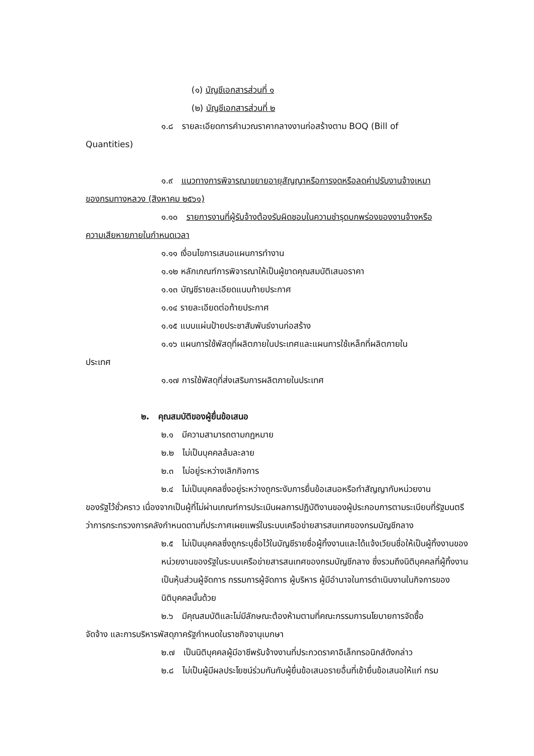(๑) บัญชีเอกสารส่วนที่ ๑
(๒) บัญชีเอกสารส่วนที่ ๒
๑.๘ รายละเอียดการคำนวณราคากลางงานก่อสร้างตาม BOQ (Bill of
Quantities)
๑.๙ แนวทางการพิจารณาขยายอายุสัญญาหรือการงดหรือลดค่าปรับงานจ้างเหมา
ของกรมทางหลวง (สิงหาคม ๒๕๖๑)
๑.๑๐ รายการงานที่ผู้รับจ้างต้องรับผิดชอบในความชำรุดบกพร่องของงานจ้างหรือ
ความเสียหายภายในกำหนดเวลา
๑.๑๑ เงื่อนไขการเสนอแผนการทำงาน
๑.๑๒ หลักเกณฑ์การพิจารณาให้เป็นผู้ขาดคุณสมบัติเสนอราคา
๑.๑๓ บัญชีรายละเอียดแนบท้ายประกาศ
๑.๑๔ รายละเอียดต่อท้ายประกาศ
๑.๑๕ แบบแผ่นป้ายประชาสัมพันธ์งานก่อสร้าง
๑.๑๖ แผนการใช้พัสดุที่ผลิตภายในประเทศและแผนการใช้เหล็กที่ผลิตภายใน
ประเทศ
๑.๑๗ การใช้พัสดุที่ส่งเสริมการผลิตภายในประเทศ
๒. คุณสมบัติของผู้ยื่นข้อเสนอ
๒.๑ มีความสามารถตามกฎหมาย
๒.๒ ไม่เป็นบุคคลล้มละลาย
๒.๓ ไม่อยู่ระหว่างเลิกกิจการ
๒.๔ ไม่เป็นบุคคลซึ่งอยู่ระหว่างถูกระงับการยื่นข้อเสนอหรือทำสัญญากับหน่วยงาน
ของรัฐไว้ชั่วคราว เนื่องจากเป็นผู้ที่ไม่ผ่านเกณฑ์การประเมินผลการปฏิบัติงานของผู้ประกอบการตามระเบียบที่รัฐมนตรีว่าการกระทรวงการคลังกำหนดตามที่ประกาศเผยแพร่ในระบบเครือข่ายสารสนเทศของกรมบัญชีกลาง
๒.๕ ไม่เป็นบุคคลซึ่งถูกระบุชื่อไว้ในบัญชีรายชื่อผู้ทิ้งงานและได้แจ้งเวียนชื่อให้เป็นผู้ทิ้งงานของหน่วยงานของรัฐในระบบเครือข่ายสารสนเทศของกรมบัญชีกลาง ซึ่งรวมถึงนิติบุคคลที่ผู้ทิ้งงานเป็นหุ้นส่วนผู้จัดการ กรรมการผู้จัดการ ผู้บริหาร ผู้มีอำนาจในการดำเนินงานในกิจการของนิติบุคคลนั้นด้วย
๒.๖ มีคุณสมบัติและไม่มีลักษณะต้องห้ามตามที่คณะกรรมการนโยบายการจัดซื้อ
จัดจ้าง และการบริหารพัสดุภาครัฐกำหนดในราชกิจจานุเบกษา
๒.๗ เป็นนิติบุคคลผู้มีอาชีพรับจ้างงานที่ประกวดราคาอิเล็กทรอนิกส์ดังกล่าว
๒.๘ ไม่เป็นผู้มีผลประโยชน์ร่วมกันกับผู้ยื่นข้อเสนอรายอื่นที่เข้ายื่นข้อเสนอให้แก่ กรม